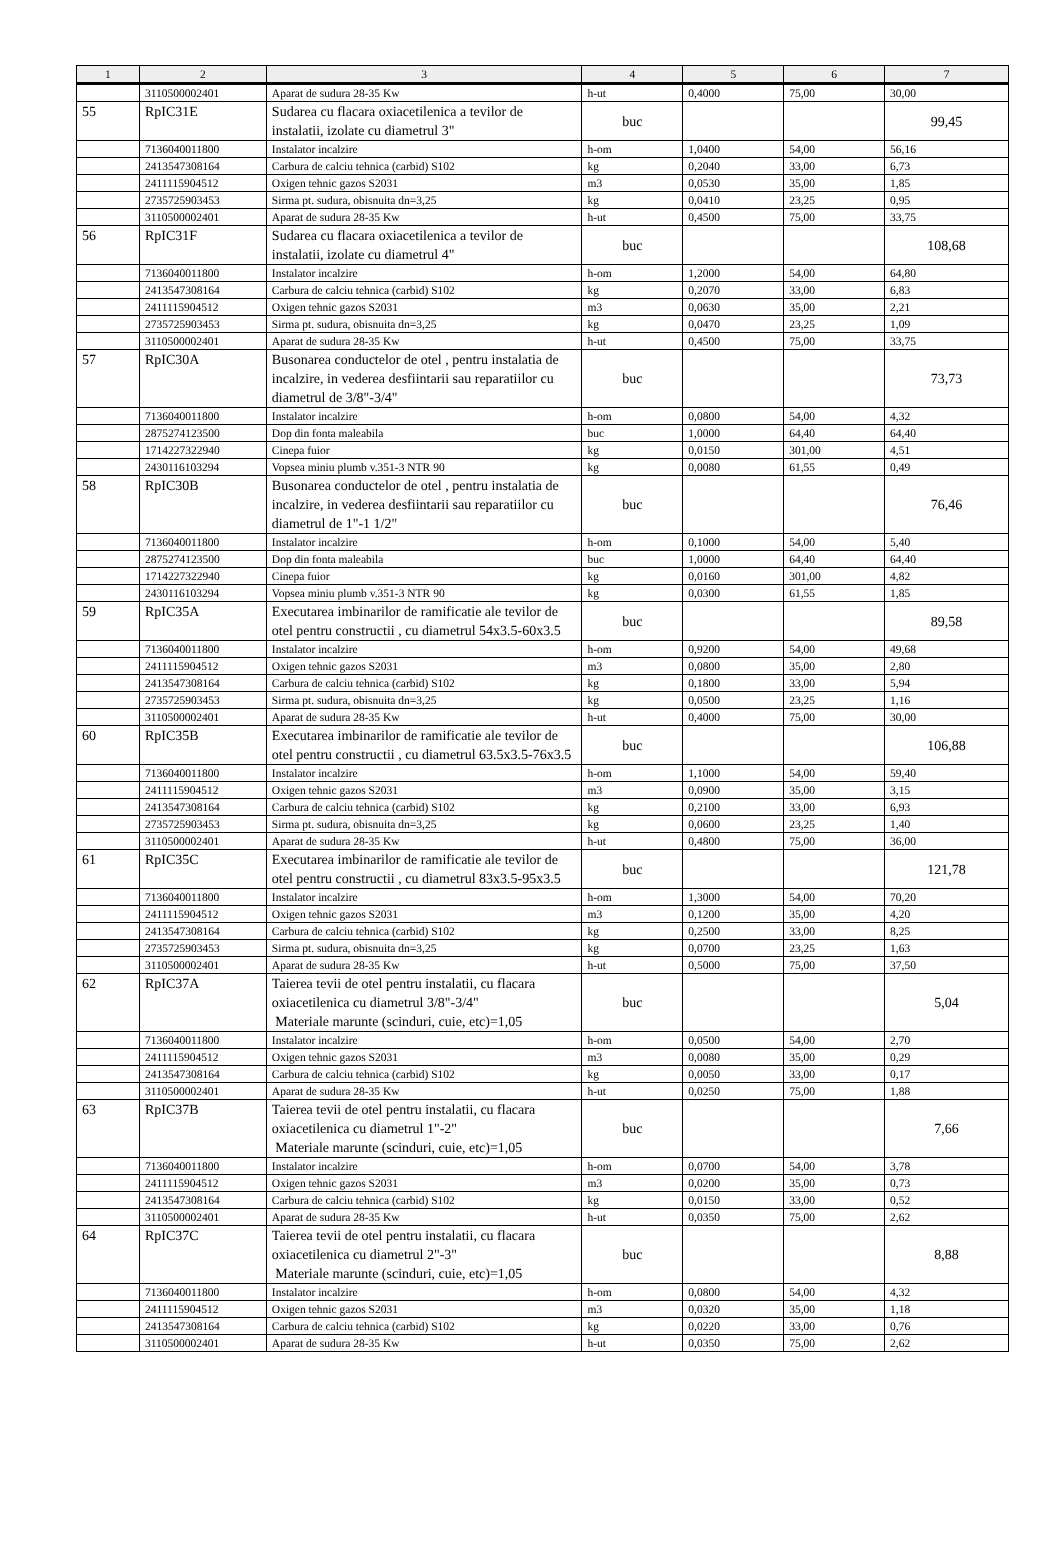| 1 | 2 | 3 | 4 | 5 | 6 | 7 |
| --- | --- | --- | --- | --- | --- | --- |
| | 3110500002401 | Aparat de sudura 28-35 Kw | h-ut | 0,4000 | 75,00 | 30,00 |
| 55 | RpIC31E | Sudarea cu flacara oxiacetilenica a tevilor de instalatii, izolate cu diametrul 3" | buc | | | 99,45 |
| | 7136040011800 | Instalator incalzire | h-om | 1,0400 | 54,00 | 56,16 |
| | 2413547308164 | Carbura de calciu tehnica (carbid) S102 | kg | 0,2040 | 33,00 | 6,73 |
| | 2411115904512 | Oxigen tehnic gazos S2031 | m3 | 0,0530 | 35,00 | 1,85 |
| | 2735725903453 | Sirma pt. sudura, obisnuita dn=3,25 | kg | 0,0410 | 23,25 | 0,95 |
| | 3110500002401 | Aparat de sudura 28-35 Kw | h-ut | 0,4500 | 75,00 | 33,75 |
| 56 | RpIC31F | Sudarea cu flacara oxiacetilenica a tevilor de instalatii, izolate cu diametrul 4" | buc | | | 108,68 |
| | 7136040011800 | Instalator incalzire | h-om | 1,2000 | 54,00 | 64,80 |
| | 2413547308164 | Carbura de calciu tehnica (carbid) S102 | kg | 0,2070 | 33,00 | 6,83 |
| | 2411115904512 | Oxigen tehnic gazos S2031 | m3 | 0,0630 | 35,00 | 2,21 |
| | 2735725903453 | Sirma pt. sudura, obisnuita dn=3,25 | kg | 0,0470 | 23,25 | 1,09 |
| | 3110500002401 | Aparat de sudura 28-35 Kw | h-ut | 0,4500 | 75,00 | 33,75 |
| 57 | RpIC30A | Busonarea conductelor de otel , pentru instalatia de incalzire, in vederea desfiintarii sau reparatiilor cu diametrul de 3/8"-3/4" | buc | | | 73,73 |
| | 7136040011800 | Instalator incalzire | h-om | 0,0800 | 54,00 | 4,32 |
| | 2875274123500 | Dop din fonta maleabila | buc | 1,0000 | 64,40 | 64,40 |
| | 1714227322940 | Cinepa fuior | kg | 0,0150 | 301,00 | 4,51 |
| | 2430116103294 | Vopsea miniu plumb v.351-3 NTR 90 | kg | 0,0080 | 61,55 | 0,49 |
| 58 | RpIC30B | Busonarea conductelor de otel , pentru instalatia de incalzire, in vederea desfiintarii sau reparatiilor cu diametrul de 1"-1 1/2" | buc | | | 76,46 |
| | 7136040011800 | Instalator incalzire | h-om | 0,1000 | 54,00 | 5,40 |
| | 2875274123500 | Dop din fonta maleabila | buc | 1,0000 | 64,40 | 64,40 |
| | 1714227322940 | Cinepa fuior | kg | 0,0160 | 301,00 | 4,82 |
| | 2430116103294 | Vopsea miniu plumb v.351-3 NTR 90 | kg | 0,0300 | 61,55 | 1,85 |
| 59 | RpIC35A | Executarea imbinarilor de ramificatie ale tevilor de otel pentru constructii , cu diametrul 54x3.5-60x3.5 | buc | | | 89,58 |
| | 7136040011800 | Instalator incalzire | h-om | 0,9200 | 54,00 | 49,68 |
| | 2411115904512 | Oxigen tehnic gazos S2031 | m3 | 0,0800 | 35,00 | 2,80 |
| | 2413547308164 | Carbura de calciu tehnica (carbid) S102 | kg | 0,1800 | 33,00 | 5,94 |
| | 2735725903453 | Sirma pt. sudura, obisnuita dn=3,25 | kg | 0,0500 | 23,25 | 1,16 |
| | 3110500002401 | Aparat de sudura 28-35 Kw | h-ut | 0,4000 | 75,00 | 30,00 |
| 60 | RpIC35B | Executarea imbinarilor de ramificatie ale tevilor de otel pentru constructii , cu diametrul 63.5x3.5-76x3.5 | buc | | | 106,88 |
| | 7136040011800 | Instalator incalzire | h-om | 1,1000 | 54,00 | 59,40 |
| | 2411115904512 | Oxigen tehnic gazos S2031 | m3 | 0,0900 | 35,00 | 3,15 |
| | 2413547308164 | Carbura de calciu tehnica (carbid) S102 | kg | 0,2100 | 33,00 | 6,93 |
| | 2735725903453 | Sirma pt. sudura, obisnuita dn=3,25 | kg | 0,0600 | 23,25 | 1,40 |
| | 3110500002401 | Aparat de sudura 28-35 Kw | h-ut | 0,4800 | 75,00 | 36,00 |
| 61 | RpIC35C | Executarea imbinarilor de ramificatie ale tevilor de otel pentru constructii , cu diametrul 83x3.5-95x3.5 | buc | | | 121,78 |
| | 7136040011800 | Instalator incalzire | h-om | 1,3000 | 54,00 | 70,20 |
| | 2411115904512 | Oxigen tehnic gazos S2031 | m3 | 0,1200 | 35,00 | 4,20 |
| | 2413547308164 | Carbura de calciu tehnica (carbid) S102 | kg | 0,2500 | 33,00 | 8,25 |
| | 2735725903453 | Sirma pt. sudura, obisnuita dn=3,25 | kg | 0,0700 | 23,25 | 1,63 |
| | 3110500002401 | Aparat de sudura 28-35 Kw | h-ut | 0,5000 | 75,00 | 37,50 |
| 62 | RpIC37A | Taierea tevii de otel pentru instalatii, cu flacara oxiacetilenica cu diametrul 3/8"-3/4" Materiale marunte (scinduri, cuie, etc)=1,05 | buc | | | 5,04 |
| | 7136040011800 | Instalator incalzire | h-om | 0,0500 | 54,00 | 2,70 |
| | 2411115904512 | Oxigen tehnic gazos S2031 | m3 | 0,0080 | 35,00 | 0,29 |
| | 2413547308164 | Carbura de calciu tehnica (carbid) S102 | kg | 0,0050 | 33,00 | 0,17 |
| | 3110500002401 | Aparat de sudura 28-35 Kw | h-ut | 0,0250 | 75,00 | 1,88 |
| 63 | RpIC37B | Taierea tevii de otel pentru instalatii, cu flacara oxiacetilenica cu diametrul 1"-2" Materiale marunte (scinduri, cuie, etc)=1,05 | buc | | | 7,66 |
| | 7136040011800 | Instalator incalzire | h-om | 0,0700 | 54,00 | 3,78 |
| | 2411115904512 | Oxigen tehnic gazos S2031 | m3 | 0,0200 | 35,00 | 0,73 |
| | 2413547308164 | Carbura de calciu tehnica (carbid) S102 | kg | 0,0150 | 33,00 | 0,52 |
| | 3110500002401 | Aparat de sudura 28-35 Kw | h-ut | 0,0350 | 75,00 | 2,62 |
| 64 | RpIC37C | Taierea tevii de otel pentru instalatii, cu flacara oxiacetilenica cu diametrul 2"-3" Materiale marunte (scinduri, cuie, etc)=1,05 | buc | | | 8,88 |
| | 7136040011800 | Instalator incalzire | h-om | 0,0800 | 54,00 | 4,32 |
| | 2411115904512 | Oxigen tehnic gazos S2031 | m3 | 0,0320 | 35,00 | 1,18 |
| | 2413547308164 | Carbura de calciu tehnica (carbid) S102 | kg | 0,0220 | 33,00 | 0,76 |
| | 3110500002401 | Aparat de sudura 28-35 Kw | h-ut | 0,0350 | 75,00 | 2,62 |